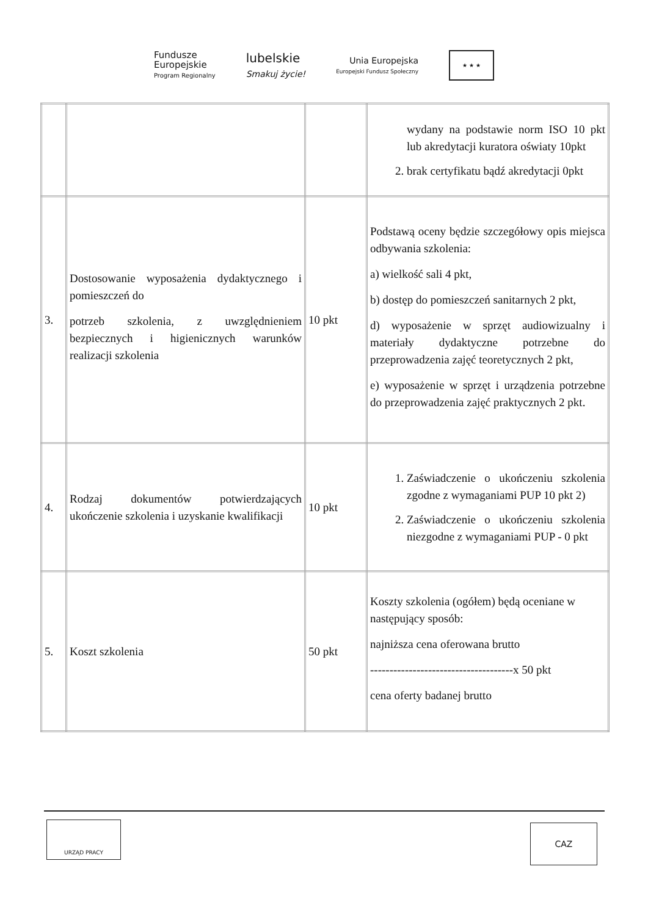Fundusze
Europejskie
Program Regionalny
lubelskie
Smakuj życie!
Unia Europejska
Europejski Fundusz Społeczny
★ ★ ★
| | | | wydany na podstawie norm ISO 10 pkt lub akredytacji kuratora oświaty 10pkt 2. brak certyfikatu bądź akredytacji 0pkt |
| 3. | Dostosowanie wyposażenia dydaktycznego i pomieszczeń do potrzeb szkolenia, z uwzględnieniem bezpiecznych i higienicznych warunków realizacji szkolenia | 10 pkt | Podstawą oceny będzie szczegółowy opis miejsca odbywania szkolenia: a) wielkość sali 4 pkt, b) dostęp do pomieszczeń sanitarnych 2 pkt, d) wyposażenie w sprzęt audiowizualny i materiały dydaktyczne potrzebne do przeprowadzenia zajęć teoretycznych 2 pkt, e) wyposażenie w sprzęt i urządzenia potrzebne do przeprowadzenia zajęć praktycznych 2 pkt. |
| 4. | Rodzaj dokumentów potwierdzających ukończenie szkolenia i uzyskanie kwalifikacji | 10 pkt | 1. Zaświadczenie o ukończeniu szkolenia zgodne z wymaganiami PUP 10 pkt 2) 2. Zaświadczenie o ukończeniu szkolenia niezgodne z wymaganiami PUP - 0 pkt |
| 5. | Koszt szkolenia | 50 pkt | Koszty szkolenia (ogółem) będą oceniane w następujący sposób: najniższa cena oferowana brutto -------------------------------------x 50 pkt cena oferty badanej brutto |
URZĄD PRACY CAZ